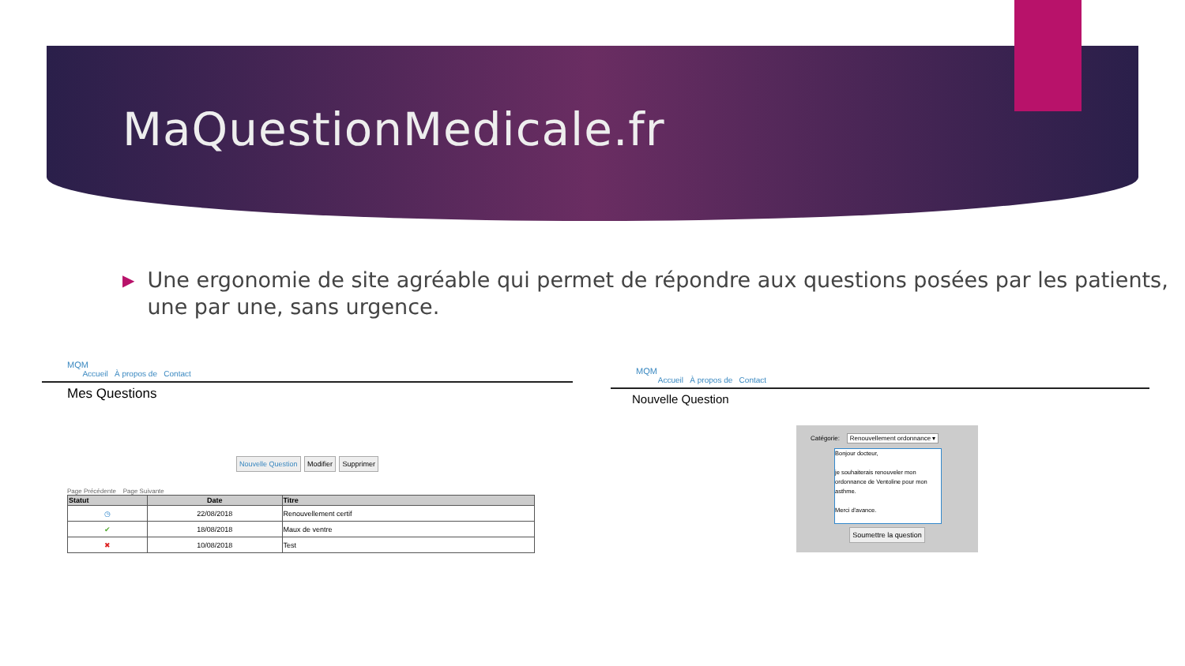MaQuestionMedicale.fr
▶
Une ergonomie de site agréable qui permet de répondre aux questions posées par les patients, une par une, sans urgence.
MQM
Accueil À propos de Contact
Mes Questions
Nouvelle Question Modifier Supprimer
Page Précédente Page Suivante
| Statut | Date | Titre |
| --- | --- | --- |
| ◷ | 22/08/2018 | Renouvellement certif |
| ✔ | 18/08/2018 | Maux de ventre |
| ✖ | 10/08/2018 | Test |
MQM
Accueil À propos de Contact
Nouvelle Question
Catégorie: Renouvellement ordonnance ▾
Bonjour docteur,
je souhaiterais renouveler mon ordonnance de Ventoline pour mon asthme.
Merci d'avance.
Soumettre la question